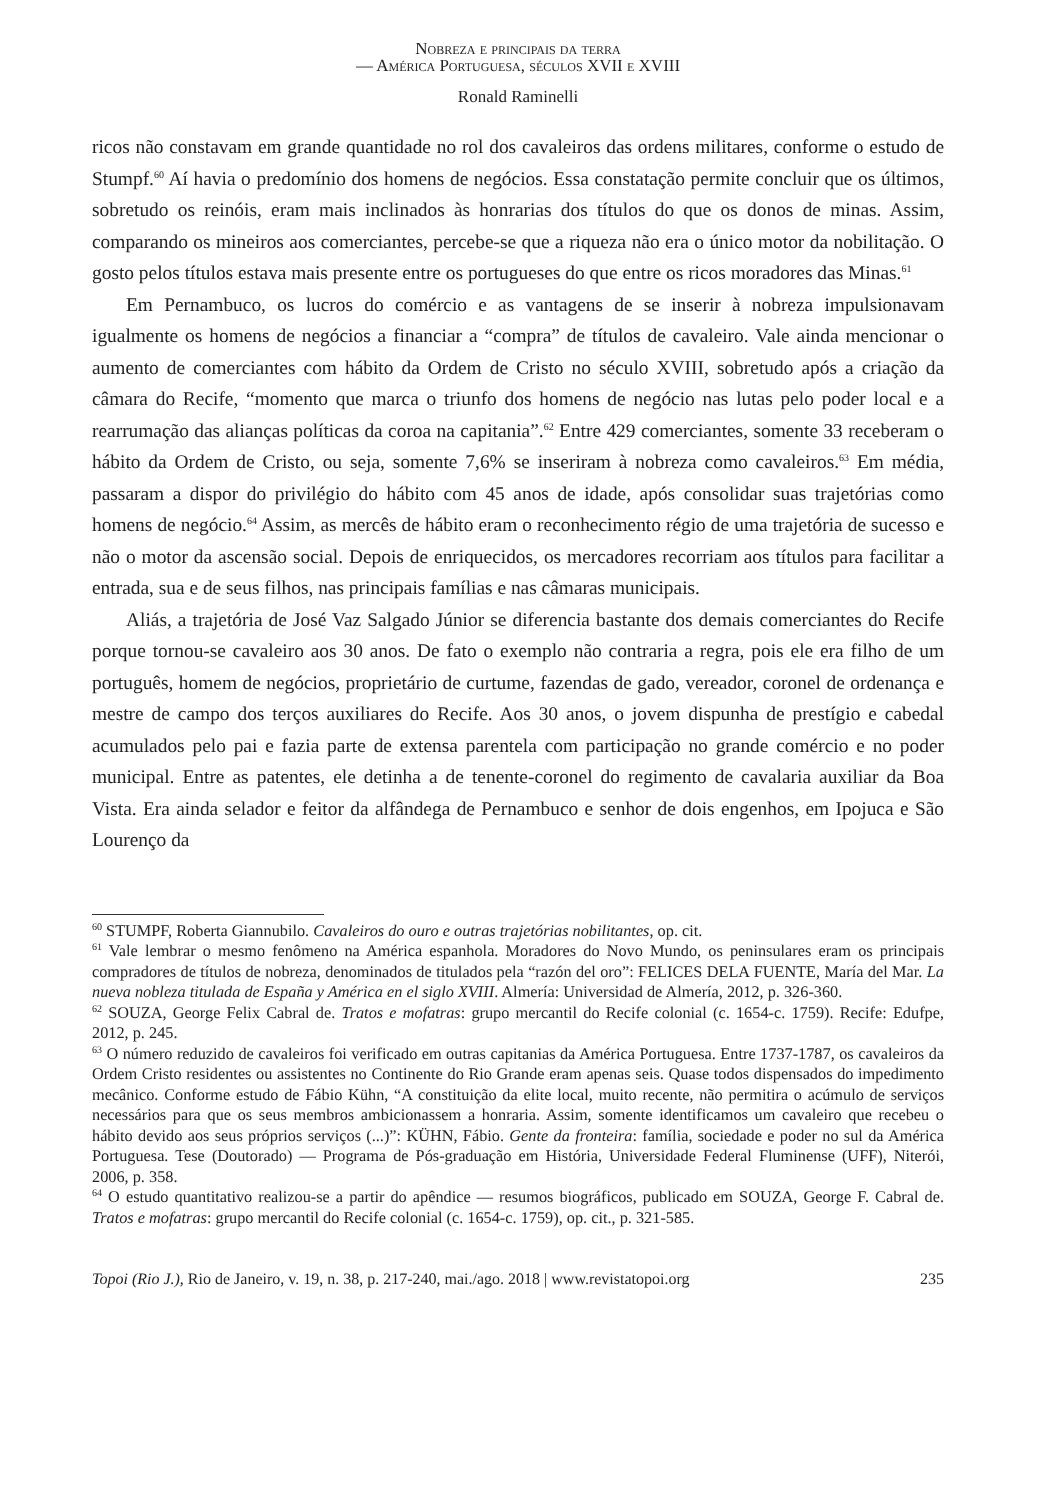Nobreza e principais da terra
— América Portuguesa, séculos XVII e XVIII
Ronald Raminelli
ricos não constavam em grande quantidade no rol dos cavaleiros das ordens militares, conforme o estudo de Stumpf.<sup>60</sup> Aí havia o predomínio dos homens de negócios. Essa constatação permite concluir que os últimos, sobretudo os reinóis, eram mais inclinados às honrarias dos títulos do que os donos de minas. Assim, comparando os mineiros aos comerciantes, percebe-se que a riqueza não era o único motor da nobilitação. O gosto pelos títulos estava mais presente entre os portugueses do que entre os ricos moradores das Minas.<sup>61</sup>
Em Pernambuco, os lucros do comércio e as vantagens de se inserir à nobreza impulsionavam igualmente os homens de negócios a financiar a “compra” de títulos de cavaleiro. Vale ainda mencionar o aumento de comerciantes com hábito da Ordem de Cristo no século XVIII, sobretudo após a criação da câmara do Recife, “momento que marca o triunfo dos homens de negócio nas lutas pelo poder local e a rearrumação das alianças políticas da coroa na capitania”.<sup>62</sup> Entre 429 comerciantes, somente 33 receberam o hábito da Ordem de Cristo, ou seja, somente 7,6% se inseriram à nobreza como cavaleiros.<sup>63</sup> Em média, passaram a dispor do privilégio do hábito com 45 anos de idade, após consolidar suas trajetórias como homens de negócio.<sup>64</sup> Assim, as mercês de hábito eram o reconhecimento régio de uma trajetória de sucesso e não o motor da ascensão social. Depois de enriquecidos, os mercadores recorriam aos títulos para facilitar a entrada, sua e de seus filhos, nas principais famílias e nas câmaras municipais.
Aliás, a trajetória de José Vaz Salgado Júnior se diferencia bastante dos demais comerciantes do Recife porque tornou-se cavaleiro aos 30 anos. De fato o exemplo não contraria a regra, pois ele era filho de um português, homem de negócios, proprietário de curtume, fazendas de gado, vereador, coronel de ordenança e mestre de campo dos terços auxiliares do Recife. Aos 30 anos, o jovem dispunha de prestígio e cabedal acumulados pelo pai e fazia parte de extensa parentela com participação no grande comércio e no poder municipal. Entre as patentes, ele detinha a de tenente-coronel do regimento de cavalaria auxiliar da Boa Vista. Era ainda selador e feitor da alfândega de Pernambuco e senhor de dois engenhos, em Ipojuca e São Lourenço da
<sup>60</sup> STUMPF, Roberta Giannubilo. Cavaleiros do ouro e outras trajetórias nobilitantes, op. cit.
<sup>61</sup> Vale lembrar o mesmo fenômeno na América espanhola. Moradores do Novo Mundo, os peninsulares eram os principais compradores de títulos de nobreza, denominados de titulados pela “razón del oro”: FELICES DELA FUENTE, María del Mar. La nueva nobleza titulada de España y América en el siglo XVIII. Almería: Universidad de Almería, 2012, p. 326-360.
<sup>62</sup> SOUZA, George Felix Cabral de. Tratos e mofatras: grupo mercantil do Recife colonial (c. 1654-c. 1759). Recife: Edufpe, 2012, p. 245.
<sup>63</sup> O número reduzido de cavaleiros foi verificado em outras capitanias da América Portuguesa. Entre 1737-1787, os cavaleiros da Ordem Cristo residentes ou assistentes no Continente do Rio Grande eram apenas seis. Quase todos dispensados do impedimento mecânico. Conforme estudo de Fábio Kühn, “A constituição da elite local, muito recente, não permitira o acúmulo de serviços necessários para que os seus membros ambicionassem a honraria. Assim, somente identificamos um cavaleiro que recebeu o hábito devido aos seus próprios serviços (...)”: KÜHN, Fábio. Gente da fronteira: família, sociedade e poder no sul da América Portuguesa. Tese (Doutorado) — Programa de Pós-graduação em História, Universidade Federal Fluminense (UFF), Niterói, 2006, p. 358.
<sup>64</sup> O estudo quantitativo realizou-se a partir do apêndice — resumos biográficos, publicado em SOUZA, George F. Cabral de. Tratos e mofatras: grupo mercantil do Recife colonial (c. 1654-c. 1759), op. cit., p. 321-585.
Topoi (Rio J.), Rio de Janeiro, v. 19, n. 38, p. 217-240, mai./ago. 2018 | www.revistatopoi.org 235